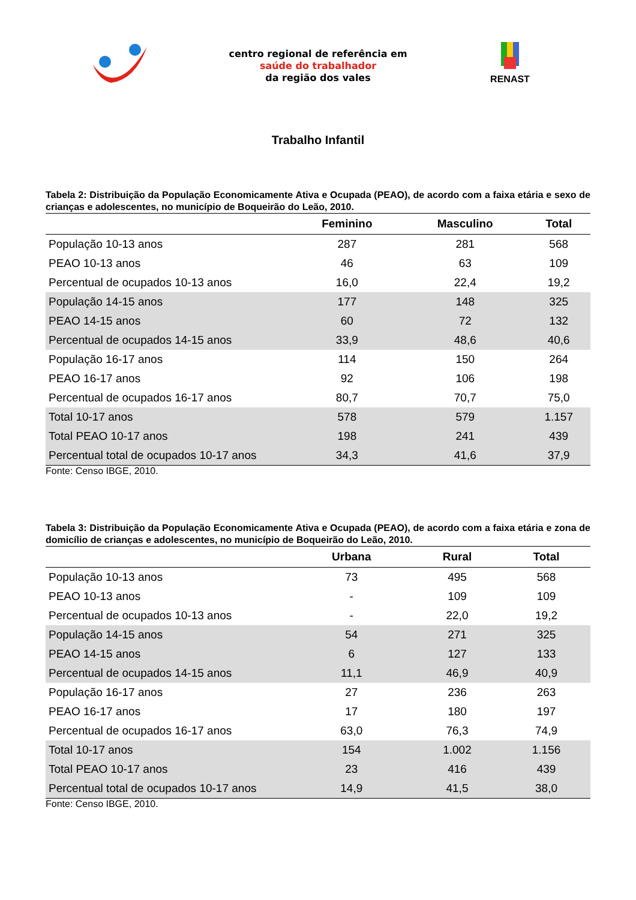centro regional de referência em
saúde do trabalhador
da região dos vales
RENAST
Trabalho Infantil
Tabela 2: Distribuição da População Economicamente Ativa e Ocupada (PEAO), de acordo com a faixa etária e sexo de crianças e adolescentes, no município de Boqueirão do Leão, 2010.
| | Feminino | Masculino | Total |
| --- | --- | --- | --- |
| População 10-13 anos | 287 | 281 | 568 |
| PEAO 10-13 anos | 46 | 63 | 109 |
| Percentual de ocupados 10-13 anos | 16,0 | 22,4 | 19,2 |
| População 14-15 anos | 177 | 148 | 325 |
| PEAO 14-15 anos | 60 | 72 | 132 |
| Percentual de ocupados 14-15 anos | 33,9 | 48,6 | 40,6 |
| População 16-17 anos | 114 | 150 | 264 |
| PEAO 16-17 anos | 92 | 106 | 198 |
| Percentual de ocupados 16-17 anos | 80,7 | 70,7 | 75,0 |
| Total 10-17 anos | 578 | 579 | 1.157 |
| Total PEAO 10-17 anos | 198 | 241 | 439 |
| Percentual total de ocupados 10-17 anos | 34,3 | 41,6 | 37,9 |
Fonte: Censo IBGE, 2010.
Tabela 3: Distribuição da População Economicamente Ativa e Ocupada (PEAO), de acordo com a faixa etária e zona de domicílio de crianças e adolescentes, no município de Boqueirão do Leão, 2010.
| | Urbana | Rural | Total |
| --- | --- | --- | --- |
| População 10-13 anos | 73 | 495 | 568 |
| PEAO 10-13 anos | - | 109 | 109 |
| Percentual de ocupados 10-13 anos | - | 22,0 | 19,2 |
| População 14-15 anos | 54 | 271 | 325 |
| PEAO 14-15 anos | 6 | 127 | 133 |
| Percentual de ocupados 14-15 anos | 11,1 | 46,9 | 40,9 |
| População 16-17 anos | 27 | 236 | 263 |
| PEAO 16-17 anos | 17 | 180 | 197 |
| Percentual de ocupados 16-17 anos | 63,0 | 76,3 | 74,9 |
| Total 10-17 anos | 154 | 1.002 | 1.156 |
| Total PEAO 10-17 anos | 23 | 416 | 439 |
| Percentual total de ocupados 10-17 anos | 14,9 | 41,5 | 38,0 |
Fonte: Censo IBGE, 2010.